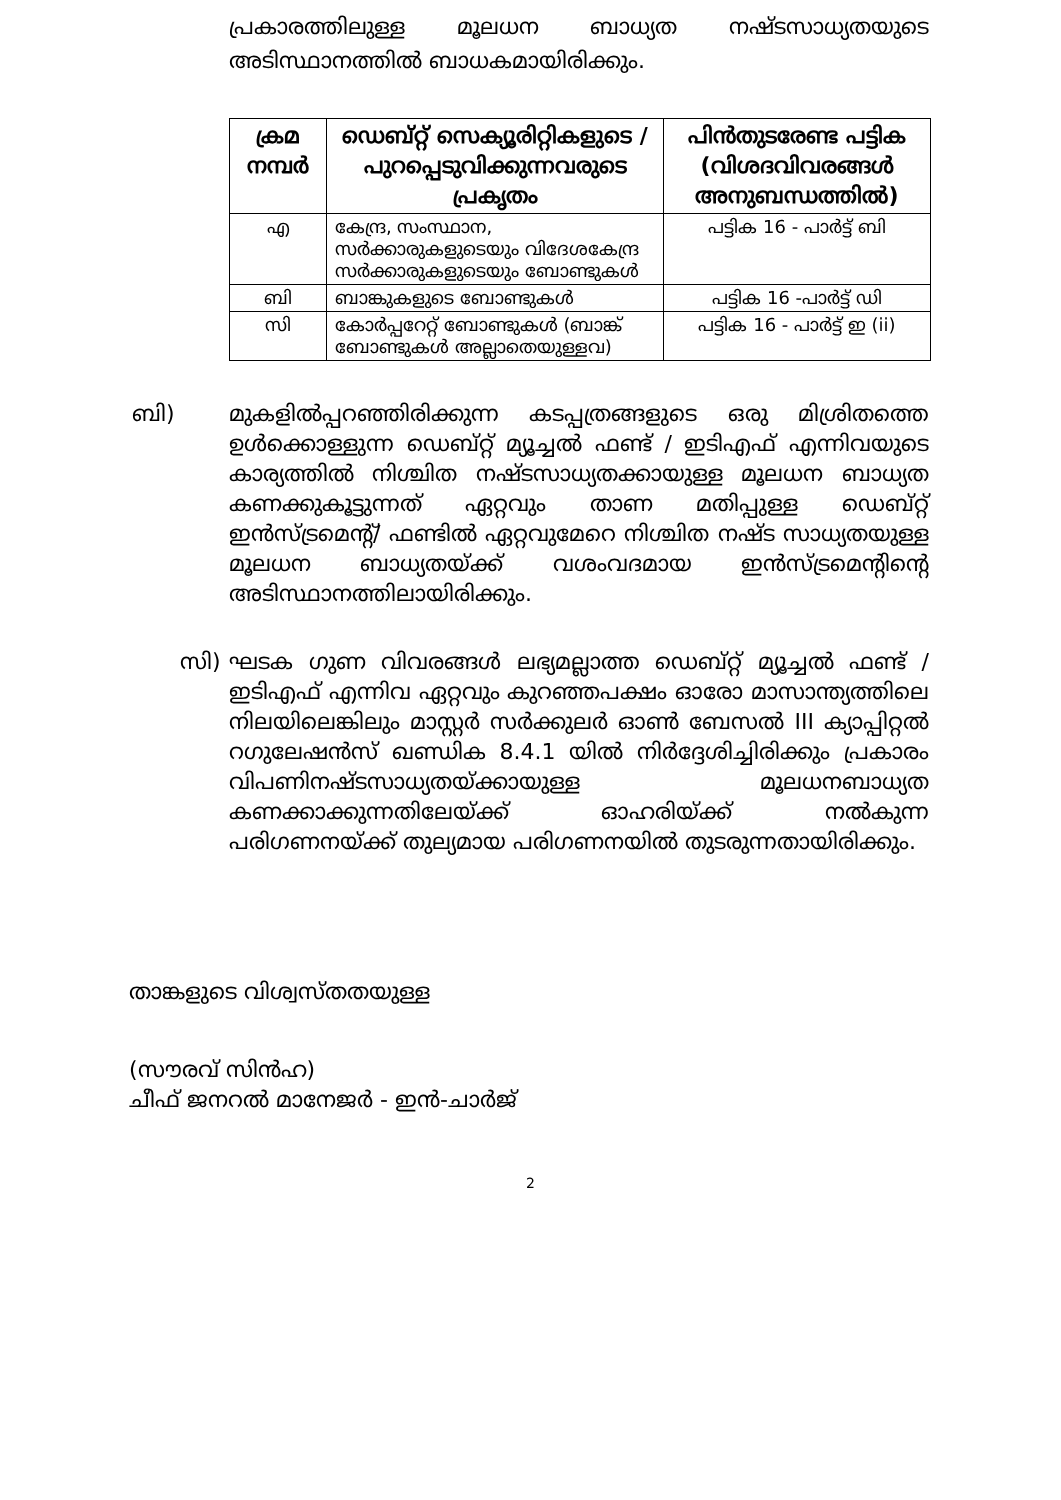പ്രകാരത്തിലുള്ള മൂലധന ബാധ്യത നഷ്ടസാധ്യതയുടെ അടിസ്ഥാനത്തിൽ ബാധകമായിരിക്കും.
| ക്രമ നമ്പർ | ഡെബ്റ്റ് സെക്യൂരിറ്റികളുടെ / പുറപ്പെടുവിക്കുന്നവരുടെ പ്രകൃതം | പിൻതുടരേണ്ട പട്ടിക (വിശദവിവരങ്ങൾ അനുബന്ധത്തിൽ) |
| --- | --- | --- |
| എ | കേന്ദ്ര, സംസ്ഥാന, സർക്കാരുകളുടെയും വിദേശകേന്ദ്ര സർക്കാരുകളുടെയും ബോണ്ടുകൾ | പട്ടിക 16 - പാർട്ട് ബി |
| ബി | ബാങ്കുകളുടെ ബോണ്ടുകൾ | പട്ടിക 16 -പാർട്ട് ഡി |
| സി | കോർപ്പറേറ്റ് ബോണ്ടുകൾ (ബാങ്ക് ബോണ്ടുകൾ അല്ലാതെയുള്ളവ) | പട്ടിക 16 - പാർട്ട് ഇ (ii) |
ബി) മുകളിൽപ്പറഞ്ഞിരിക്കുന്ന കടപ്പത്രങ്ങളുടെ ഒരു മിശ്രിതത്തെ ഉൾക്കൊള്ളുന്ന ഡെബ്റ്റ് മ്യൂച്ചൽ ഫണ്ട് / ഇടിഎഫ് എന്നിവയുടെ കാര്യത്തിൽ നിശ്ചിത നഷ്ടസാധ്യതക്കായുള്ള മൂലധന ബാധ്യത കണക്കുകൂട്ടുന്നത് ഏറ്റവും താണ മതിപ്പുള്ള ഡെബ്റ്റ് ഇൻസ്ട്രമെന്റ്/ ഫണ്ടിൽ ഏറ്റവുമേറെ നിശ്ചിത നഷ്ട സാധ്യതയുള്ള മൂലധന ബാധ്യതയ്ക്ക് വശംവദമായ ഇൻസ്ട്രമെന്റിന്റെ അടിസ്ഥാനത്തിലായിരിക്കും.
സി) ഘടക ഗുണ വിവരങ്ങൾ ലഭ്യമല്ലാത്ത ഡെബ്റ്റ് മ്യൂച്ചൽ ഫണ്ട് / ഇടിഎഫ് എന്നിവ ഏറ്റവും കുറഞ്ഞപക്ഷം ഓരോ മാസാന്ത്യത്തിലെ നിലയിലെങ്കിലും മാസ്റ്റർ സർക്കുലർ ഓൺ ബേസൽ III ക്യാപ്പിറ്റൽ റഗുലേഷൻസ് ഖണ്ഡിക 8.4.1 യിൽ നിർദ്ദേശിച്ചിരിക്കും പ്രകാരം വിപണിനഷ്ടസാധ്യതയ്ക്കായുള്ള മൂലധനബാധ്യത കണക്കാക്കുന്നതിലേയ്ക്ക് ഓഹരിയ്ക്ക് നൽകുന്ന പരിഗണനയ്ക്ക് തുല്യമായ പരിഗണനയിൽ തുടരുന്നതായിരിക്കും.
താങ്കളുടെ വിശ്വസ്തതയുള്ള
(സൗരവ് സിൻഹ)
ചീഫ് ജനറൽ മാനേജർ - ഇൻ-ചാർജ്
2